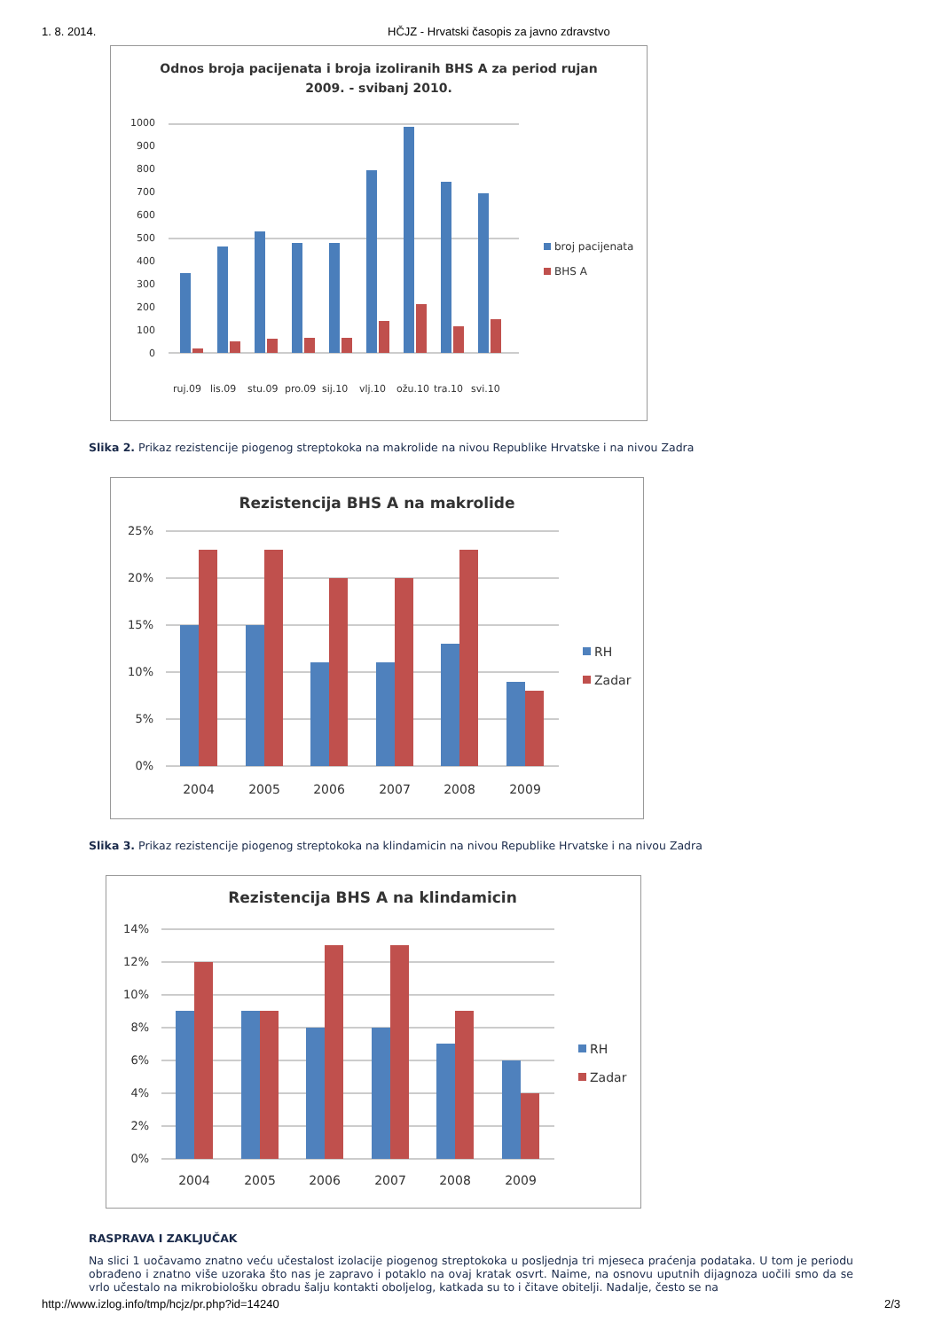1. 8. 2014. HČJZ - Hrvatski časopis za javno zdravstvo
Odnos broja pacijenata i broja izoliranih BHS A za period rujan
2009. - svibanj 2010.
0
100
200
300
400
500
600
700
800
900
1000
ruj.09
lis.09
stu.09
pro.09
sij.10
vlj.10
ožu.10
tra.10
svi.10
broj pacijenata
BHS A
Slika 2. Prikaz rezistencije piogenog streptokoka na makrolide na nivou Republike Hrvatske i na nivou Zadra
Rezistencija BHS A na makrolide
25%
20%
15%
10%
5%
0%
2004
2005
2006
2007
2008
2009
RH
Zadar
Slika 3. Prikaz rezistencije piogenog streptokoka na klindamicin na nivou Republike Hrvatske i na nivou Zadra
Rezistencija BHS A na klindamicin
14%
12%
10%
8%
6%
4%
2%
0%
2004
2005
2006
2007
2008
2009
RH
Zadar
RASPRAVA I ZAKLJUČAK
Na slici 1 uočavamo znatno veću učestalost izolacije piogenog streptokoka u posljednja tri mjeseca praćenja podataka. U tom je periodu obrađeno i znatno više uzoraka što nas je zapravo i potaklo na ovaj kratak osvrt. Naime, na osnovu uputnih dijagnoza uočili smo da se vrlo učestalo na mikrobiološku obradu šalju kontakti oboljelog, katkada su to i čitave obitelji. Nadalje, često se na
http://www.izlog.info/tmp/hcjz/pr.php?id=14240 2/3